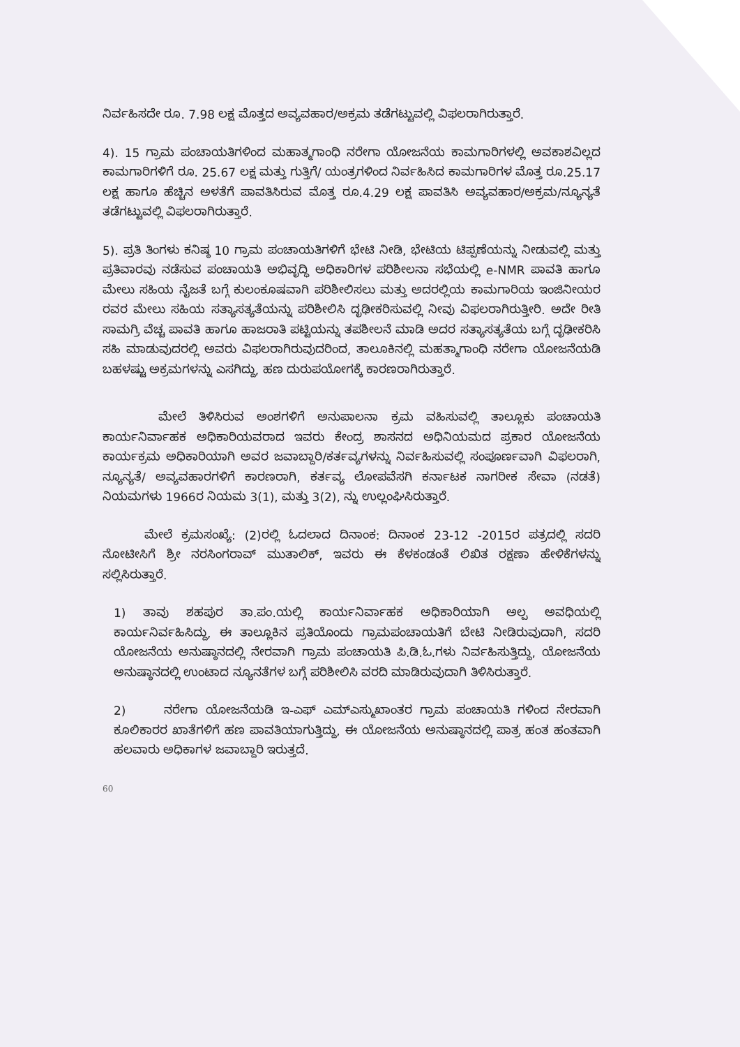ನಿರ್ವಹಿಸದೇ ರೂ. 7.98 ಲಕ್ಷ ಮೊತ್ತದ ಅವ್ಯವಹಾರ/ಅಕ್ರಮ ತಡೆಗಟ್ಟುವಲ್ಲಿ ವಿಫಲರಾಗಿರುತ್ತಾರೆ.
4). 15 ಗ್ರಾಮ ಪಂಚಾಯತಿಗಳಿಂದ ಮಹಾತ್ಮಗಾಂಧಿ ನರೇಗಾ ಯೋಜನೆಯ ಕಾಮಗಾರಿಗಳಲ್ಲಿ ಅವಕಾಶವಿಲ್ಲದ ಕಾಮಗಾರಿಗಳಿಗೆ ರೂ. 25.67 ಲಕ್ಷ ಮತ್ತು ಗುತ್ತಿಗೆ/ ಯಂತ್ರಗಳಿಂದ ನಿರ್ವಹಿಸಿದ ಕಾಮಗಾರಿಗಳ ಮೊತ್ತ ರೂ.25.17 ಲಕ್ಷ ಹಾಗೂ ಹೆಚ್ಚಿನ ಅಳತೆಗೆ ಪಾವತಿಸಿರುವ ಮೊತ್ತ ರೂ.4.29 ಲಕ್ಷ ಪಾವತಿಸಿ ಅವ್ಯವಹಾರ/ಅಕ್ರಮ/ನ್ಯೂನ್ಯತೆ ತಡೆಗಟ್ಟುವಲ್ಲಿ ವಿಫಲರಾಗಿರುತ್ತಾರೆ.
5). ಪ್ರತಿ ತಿಂಗಳು ಕನಿಷ್ಠ 10 ಗ್ರಾಮ ಪಂಚಾಯತಿಗಳಿಗೆ ಭೇಟಿ ನೀಡಿ, ಭೇಟಿಯ ಟಿಪ್ಪಣೆಯನ್ನು ನೀಡುವಲ್ಲಿ ಮತ್ತು ಪ್ರತಿವಾರವು ನಡೆಸುವ ಪಂಚಾಯತಿ ಅಭಿವೃದ್ಧಿ ಅಧಿಕಾರಿಗಳ ಪರಿಶೀಲನಾ ಸಭೆಯಲ್ಲಿ e-NMR ಪಾವತಿ ಹಾಗೂ ಮೇಲು ಸಹಿಯ ನೈಜತೆ ಬಗ್ಗೆ ಕುಲಂಕೂಷವಾಗಿ ಪರಿಶೀಲಿಸಲು ಮತ್ತು ಅದರಲ್ಲಿಯ ಕಾಮಗಾರಿಯ ಇಂಜಿನೀಯರ ರವರ ಮೇಲು ಸಹಿಯ ಸತ್ಯಾಸತ್ಯತೆಯನ್ನು ಪರಿಶೀಲಿಸಿ ದೃಢೀಕರಿಸುವಲ್ಲಿ ನೀವು ವಿಫಲರಾಗಿರುತ್ತೀರಿ. ಅದೇ ರೀತಿ ಸಾಮಗ್ರಿ ವೆಚ್ಚ ಪಾವತಿ ಹಾಗೂ ಹಾಜರಾತಿ ಪಟ್ಟಿಯನ್ನು ತಪಶೀಲನೆ ಮಾಡಿ ಅದರ ಸತ್ಯಾಸತ್ಯತೆಯ ಬಗ್ಗೆ ದೃಢೀಕರಿಸಿ ಸಹಿ ಮಾಡುವುದರಲ್ಲಿ ಅವರು ವಿಫಲರಾಗಿರುವುದರಿಂದ, ತಾಲೂಕಿನಲ್ಲಿ ಮಹತ್ಮಾಗಾಂಧಿ ನರೇಗಾ ಯೋಜನೆಯಡಿ ಬಹಳಷ್ಟು ಅಕ್ರಮಗಳನ್ನು ಎಸಗಿದ್ದು, ಹಣ ದುರುಪಯೋಗಕ್ಕೆ ಕಾರಣರಾಗಿರುತ್ತಾರೆ.
ಮೇಲೆ ತಿಳಿಸಿರುವ ಅಂಶಗಳಿಗೆ ಅನುಪಾಲನಾ ಕ್ರಮ ವಹಿಸುವಲ್ಲಿ ತಾಲ್ಲೂಕು ಪಂಚಾಯತಿ ಕಾರ್ಯನಿರ್ವಾಹಕ ಅಧಿಕಾರಿಯವರಾದ ಇವರು ಕೇಂದ್ರ ಶಾಸನದ ಅಧಿನಿಯಮದ ಪ್ರಕಾರ ಯೋಜನೆಯ ಕಾರ್ಯಕ್ರಮ ಅಧಿಕಾರಿಯಾಗಿ ಅವರ ಜವಾಬ್ದಾರಿ/ಕರ್ತವ್ಯಗಳನ್ನು ನಿರ್ವಹಿಸುವಲ್ಲಿ ಸಂಪೂರ್ಣವಾಗಿ ವಿಫಲರಾಗಿ, ನ್ಯೂನ್ಯತೆ/ ಅವ್ಯವಹಾರಗಳಿಗೆ ಕಾರಣರಾಗಿ, ಕರ್ತವ್ಯ ಲೋಪವೆಸಗಿ ಕರ್ನಾಟಕ ನಾಗರೀಕ ಸೇವಾ (ನಡತೆ) ನಿಯಮಗಳು 1966ರ ನಿಯಮ 3(1), ಮತ್ತು 3(2), ನ್ನು ಉಲ್ಲಂಘಿಸಿರುತ್ತಾರೆ.
ಮೇಲೆ ಕ್ರಮಸಂಖ್ಯೆ: (2)ರಲ್ಲಿ ಓದಲಾದ ದಿನಾಂಕ: ದಿನಾಂಕ 23-12 -2015ರ ಪತ್ರದಲ್ಲಿ ಸದರಿ ನೋಟೀಸಿಗೆ ಶ್ರೀ ನರಸಿಂಗರಾವ್ ಮುತಾಲಿಕ್, ಇವರು ಈ ಕೆಳಕಂಡಂತೆ ಲಿಖಿತ ರಕ್ಷಣಾ ಹೇಳಿಕೆಗಳನ್ನು ಸಲ್ಲಿಸಿರುತ್ತಾರೆ.
1) ತಾವು ಶಹಪುರ ತಾ.ಪಂ.ಯಲ್ಲಿ ಕಾರ್ಯನಿರ್ವಾಹಕ ಅಧಿಕಾರಿಯಾಗಿ ಅಲ್ಪ ಅವಧಿಯಲ್ಲಿ ಕಾರ್ಯನಿರ್ವಹಿಸಿದ್ದು, ಈ ತಾಲ್ಲೂಕಿನ ಪ್ರತಿಯೊಂದು ಗ್ರಾಮಪಂಚಾಯತಿಗೆ ಬೇಟಿ ನೀಡಿರುವುದಾಗಿ, ಸದರಿ ಯೋಜನೆಯ ಅನುಷ್ಠಾನದಲ್ಲಿ ನೇರವಾಗಿ ಗ್ರಾಮ ಪಂಚಾಯತಿ ಪಿ.ಡಿ.ಓ.ಗಳು ನಿರ್ವಹಿಸುತ್ತಿದ್ದು, ಯೋಜನೆಯ ಅನುಷ್ಠಾನದಲ್ಲಿ ಉಂಟಾದ ನ್ಯೂನತೆಗಳ ಬಗ್ಗೆ ಪರಿಶೀಲಿಸಿ ವರದಿ ಮಾಡಿರುವುದಾಗಿ ತಿಳಿಸಿರುತ್ತಾರೆ.
2) ನರೇಗಾ ಯೋಜನೆಯಡಿ ಇ-ಎಫ್ ಎಮ್ಎಸ್ಮುಖಾಂತರ ಗ್ರಾಮ ಪಂಚಾಯತಿ ಗಳಿಂದ ನೇರವಾಗಿ ಕೂಲಿಕಾರರ ಖಾತೆಗಳಿಗೆ ಹಣ ಪಾವತಿಯಾಗುತ್ತಿದ್ದು, ಈ ಯೋಜನೆಯ ಅನುಷ್ಠಾನದಲ್ಲಿ ಪಾತ್ರ ಹಂತ ಹಂತವಾಗಿ ಹಲವಾರು ಅಧಿಕಾಗಳ ಜವಾಬ್ದಾರಿ ಇರುತ್ತದೆ.
60